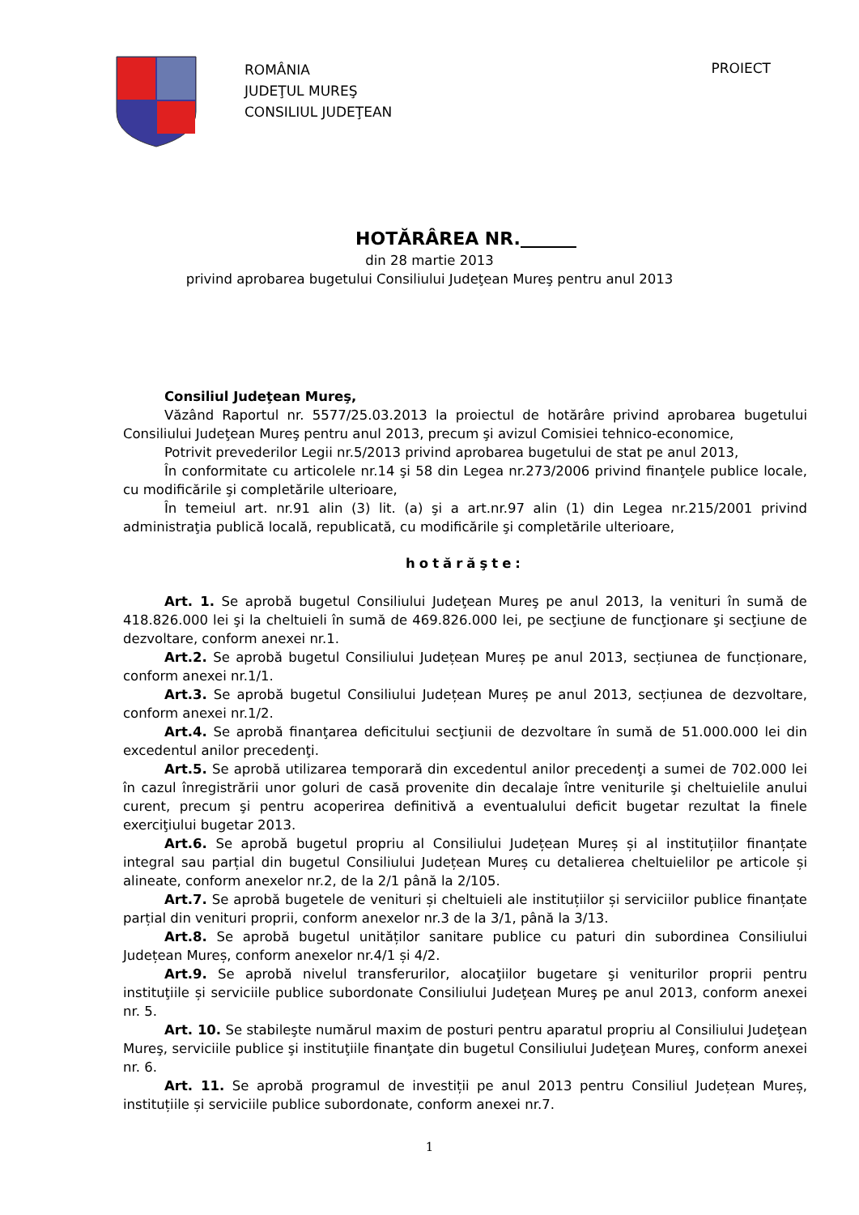ROMÂNIA
JUDEŢUL MUREŞ
CONSILIUL JUDEŢEAN
PROIECT
HOTĂRÂREA NR.
din 28 martie 2013
privind aprobarea bugetului Consiliului Judeţean Mureş pentru anul 2013
Consiliul Judeţean Mureş,
Văzând Raportul nr. 5577/25.03.2013 la proiectul de hotărâre privind aprobarea bugetului Consiliului Judeţean Mureş pentru anul 2013, precum şi avizul Comisiei tehnico-economice,
Potrivit prevederilor Legii nr.5/2013 privind aprobarea bugetului de stat pe anul 2013,
În conformitate cu articolele nr.14 şi 58 din Legea nr.273/2006 privind finanţele publice locale, cu modificările şi completările ulterioare,
În temeiul art. nr.91 alin (3) lit. (a) şi a art.nr.97 alin (1) din Legea nr.215/2001 privind administraţia publică locală, republicată, cu modificările şi completările ulterioare,
hotărăşte:
Art. 1. Se aprobă bugetul Consiliului Judeţean Mureş pe anul 2013, la venituri în sumă de 418.826.000 lei şi la cheltuieli în sumă de 469.826.000 lei, pe secţiune de funcţionare şi secţiune de dezvoltare, conform anexei nr.1.
Art.2. Se aprobă bugetul Consiliului Județean Mureș pe anul 2013, secțiunea de funcționare, conform anexei nr.1/1.
Art.3. Se aprobă bugetul Consiliului Județean Mureș pe anul 2013, secțiunea de dezvoltare, conform anexei nr.1/2.
Art.4. Se aprobă finanţarea deficitului secţiunii de dezvoltare în sumă de 51.000.000 lei din excedentul anilor precedenţi.
Art.5. Se aprobă utilizarea temporară din excedentul anilor precedenţi a sumei de 702.000 lei în cazul înregistrării unor goluri de casă provenite din decalaje între veniturile şi cheltuielile anului curent, precum şi pentru acoperirea definitivă a eventualului deficit bugetar rezultat la finele exerciţiului bugetar 2013.
Art.6. Se aprobă bugetul propriu al Consiliului Județean Mureș și al instituțiilor finanțate integral sau parțial din bugetul Consiliului Județean Mureș cu detalierea cheltuielilor pe articole și alineate, conform anexelor nr.2, de la 2/1 până la 2/105.
Art.7. Se aprobă bugetele de venituri și cheltuieli ale instituțiilor și serviciilor publice finanțate parțial din venituri proprii, conform anexelor nr.3 de la 3/1, până la 3/13.
Art.8. Se aprobă bugetul unităților sanitare publice cu paturi din subordinea Consiliului Județean Mureș, conform anexelor nr.4/1 și 4/2.
Art.9. Se aprobă nivelul transferurilor, alocaţiilor bugetare şi veniturilor proprii pentru instituţiile și serviciile publice subordonate Consiliului Judeţean Mureş pe anul 2013, conform anexei nr. 5.
Art. 10. Se stabileşte numărul maxim de posturi pentru aparatul propriu al Consiliului Judeţean Mureş, serviciile publice şi instituţiile finanţate din bugetul Consiliului Judeţean Mureş, conform anexei nr. 6.
Art. 11. Se aprobă programul de investiții pe anul 2013 pentru Consiliul Județean Mureș, instituțiile și serviciile publice subordonate, conform anexei nr.7.
1